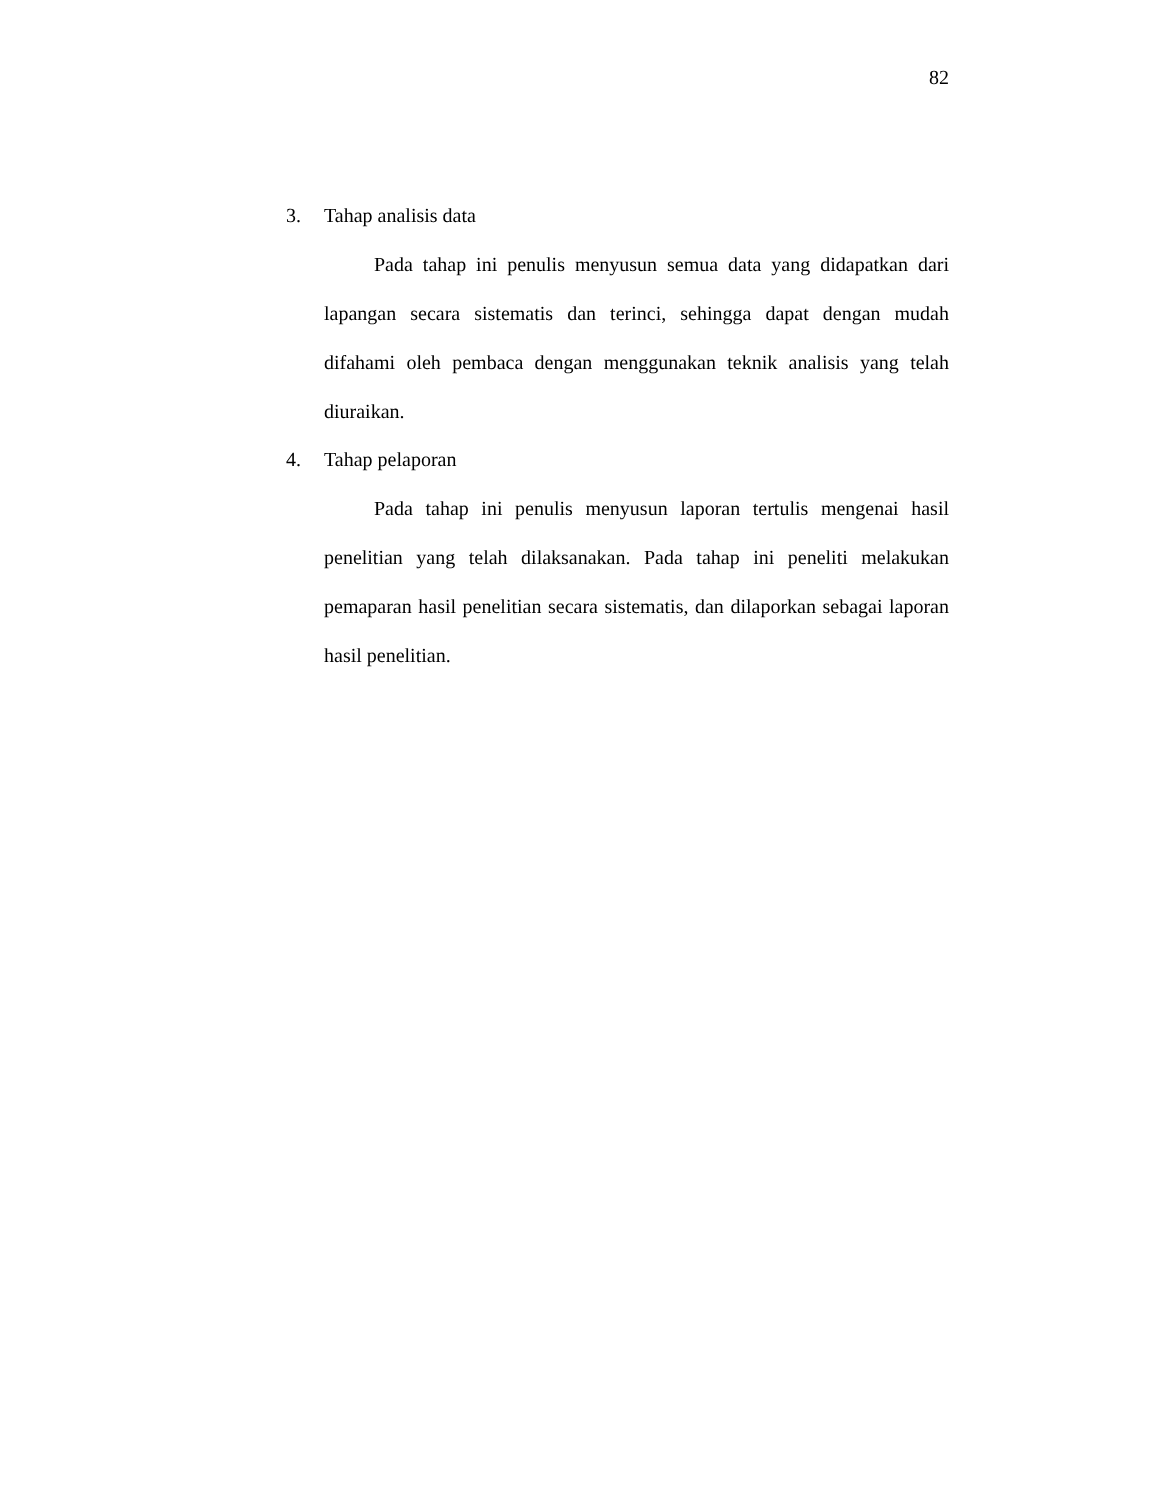82
3. Tahap analisis data
Pada tahap ini penulis menyusun semua data yang didapatkan dari lapangan secara sistematis dan terinci, sehingga dapat dengan mudah difahami oleh pembaca dengan menggunakan teknik analisis yang telah diuraikan.
4. Tahap pelaporan
Pada tahap ini penulis menyusun laporan tertulis mengenai hasil penelitian yang telah dilaksanakan. Pada tahap ini peneliti melakukan pemaparan hasil penelitian secara sistematis, dan dilaporkan sebagai laporan hasil penelitian.